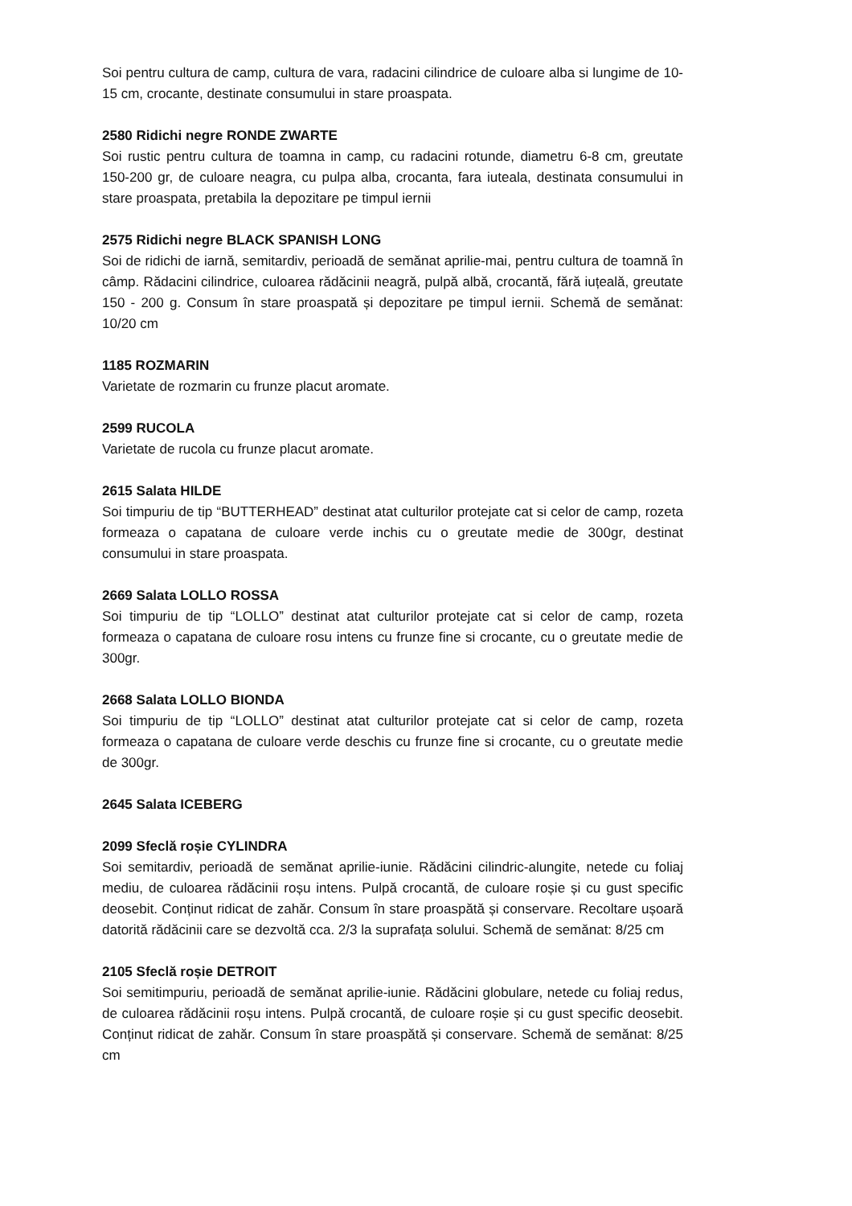Soi pentru cultura de camp, cultura de vara, radacini cilindrice de culoare alba si lungime de 10-15 cm, crocante, destinate consumului in stare proaspata.
2580 Ridichi negre RONDE ZWARTE
Soi rustic pentru cultura de toamna in camp, cu radacini rotunde, diametru 6-8 cm, greutate 150-200 gr, de culoare neagra, cu pulpa alba, crocanta, fara iuteala, destinata consumului in stare proaspata, pretabila la depozitare pe timpul iernii
2575 Ridichi negre BLACK SPANISH LONG
Soi de ridichi de iarnă, semitardiv, perioadă de semănat aprilie-mai, pentru cultura de toamnă în câmp. Rădacini cilindrice, culoarea rădăcinii neagră, pulpă albă, crocantă, fără iuțeală, greutate 150 - 200 g. Consum în stare proaspată și depozitare pe timpul iernii. Schemă de semănat: 10/20 cm
1185 ROZMARIN
Varietate de rozmarin cu frunze placut aromate.
2599 RUCOLA
Varietate de rucola cu frunze placut aromate.
2615 Salata HILDE
Soi timpuriu de tip “BUTTERHEAD” destinat atat culturilor protejate cat si celor de camp, rozeta formeaza o capatana de culoare verde inchis cu o greutate medie de 300gr, destinat consumului in stare proaspata.
2669 Salata LOLLO ROSSA
Soi timpuriu de tip “LOLLO” destinat atat culturilor protejate cat si celor de camp, rozeta formeaza o capatana de culoare rosu intens cu frunze fine si crocante, cu o greutate medie de 300gr.
2668 Salata LOLLO BIONDA
Soi timpuriu de tip “LOLLO” destinat atat culturilor protejate cat si celor de camp, rozeta formeaza o capatana de culoare verde deschis cu frunze fine si crocante, cu o greutate medie de 300gr.
2645 Salata ICEBERG
2099 Sfeclă roșie CYLINDRA
Soi semitardiv, perioadă de semănat aprilie-iunie. Rădăcini cilindric-alungite, netede cu foliaj mediu, de culoarea rădăcinii roșu intens. Pulpă crocantă, de culoare roșie și cu gust specific deosebit. Conținut ridicat de zahăr. Consum în stare proaspătă și conservare. Recoltare ușoară datorită rădăcinii care se dezvoltă cca. 2/3 la suprafața solului. Schemă de semănat: 8/25 cm
2105 Sfeclă roșie DETROIT
Soi semitimpuriu, perioadă de semănat aprilie-iunie. Rădăcini globulare, netede cu foliaj redus, de culoarea rădăcinii roșu intens. Pulpă crocantă, de culoare roșie și cu gust specific deosebit. Conținut ridicat de zahăr. Consum în stare proaspătă și conservare. Schemă de semănat: 8/25 cm